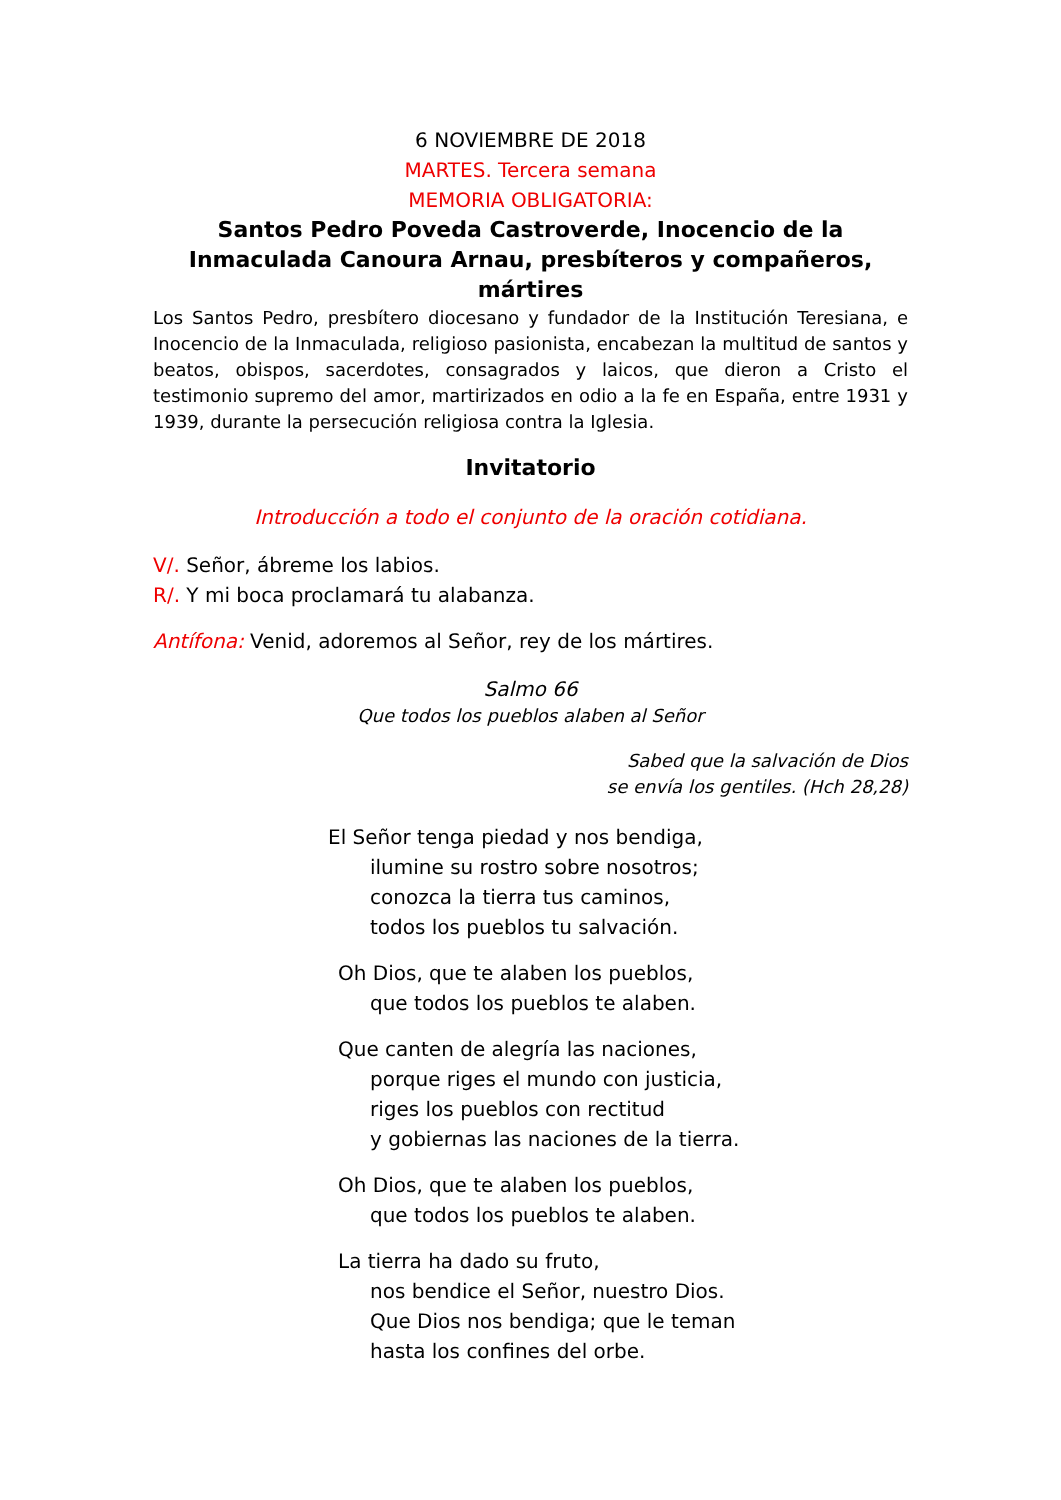6 NOVIEMBRE DE 2018
MARTES. Tercera semana
MEMORIA OBLIGATORIA:
Santos Pedro Poveda Castroverde, Inocencio de la Inmaculada Canoura Arnau, presbíteros y compañeros, mártires
Los Santos Pedro, presbítero diocesano y fundador de la Institución Teresiana, e Inocencio de la Inmaculada, religioso pasionista, encabezan la multitud de santos y beatos, obispos, sacerdotes, consagrados y laicos, que dieron a Cristo el testimonio supremo del amor, martirizados en odio a la fe en España, entre 1931 y 1939, durante la persecución religiosa contra la Iglesia.
Invitatorio
Introducción a todo el conjunto de la oración cotidiana.
V/. Señor, ábreme los labios.
R/. Y mi boca proclamará tu alabanza.
Antífona: Venid, adoremos al Señor, rey de los mártires.
Salmo 66
Que todos los pueblos alaben al Señor
Sabed que la salvación de Dios
se envía los gentiles. (Hch 28,28)
El Señor tenga piedad y nos bendiga,
ilumine su rostro sobre nosotros;
conozca la tierra tus caminos,
todos los pueblos tu salvación.
Oh Dios, que te alaben los pueblos,
que todos los pueblos te alaben.
Que canten de alegría las naciones,
porque riges el mundo con justicia,
riges los pueblos con rectitud
y gobiernas las naciones de la tierra.
Oh Dios, que te alaben los pueblos,
que todos los pueblos te alaben.
La tierra ha dado su fruto,
nos bendice el Señor, nuestro Dios.
Que Dios nos bendiga; que le teman
hasta los confines del orbe.